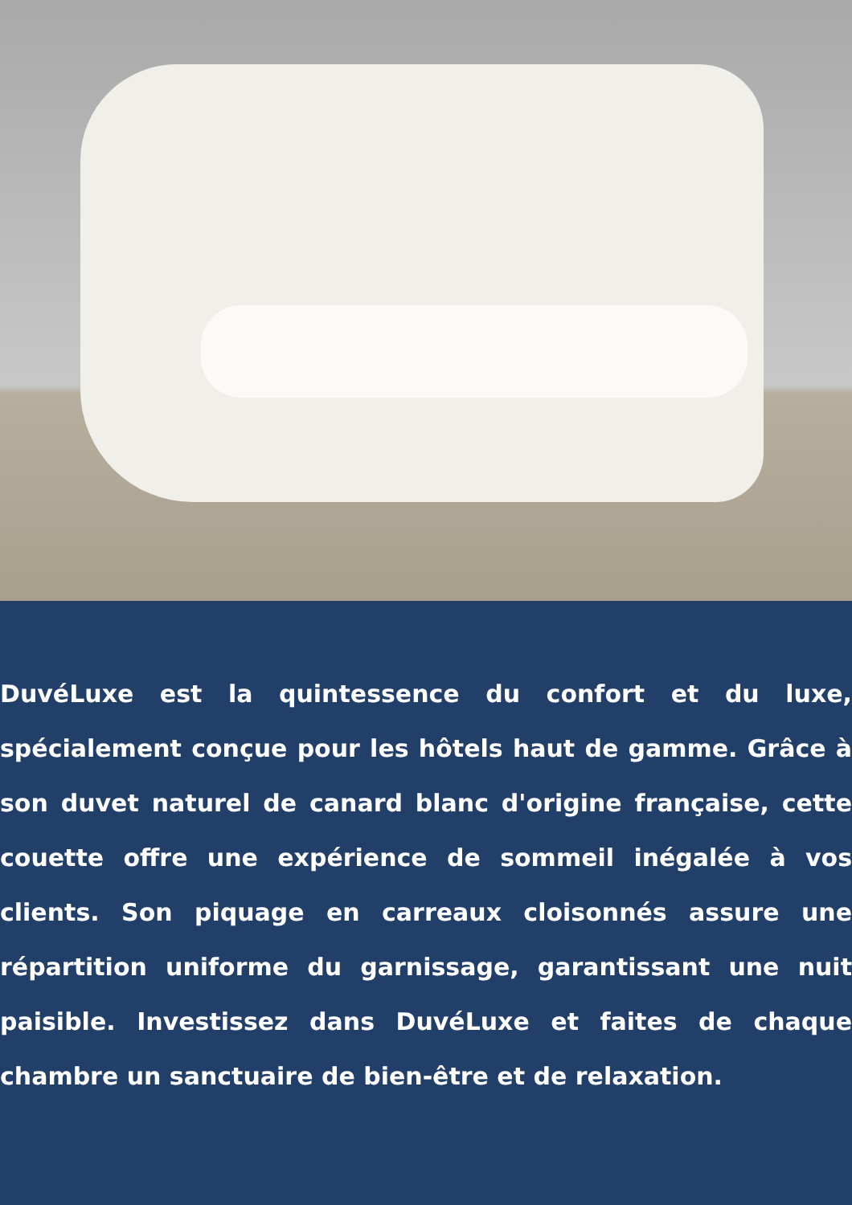DuvéLuxe est la quintessence du confort et du luxe, spécialement conçue pour les hôtels haut de gamme. Grâce à son duvet naturel de canard blanc d'origine française, cette couette offre une expérience de sommeil inégalée à vos clients. Son piquage en carreaux cloisonnés assure une répartition uniforme du garnissage, garantissant une nuit paisible. Investissez dans DuvéLuxe et faites de chaque chambre un sanctuaire de bien-être et de relaxation.